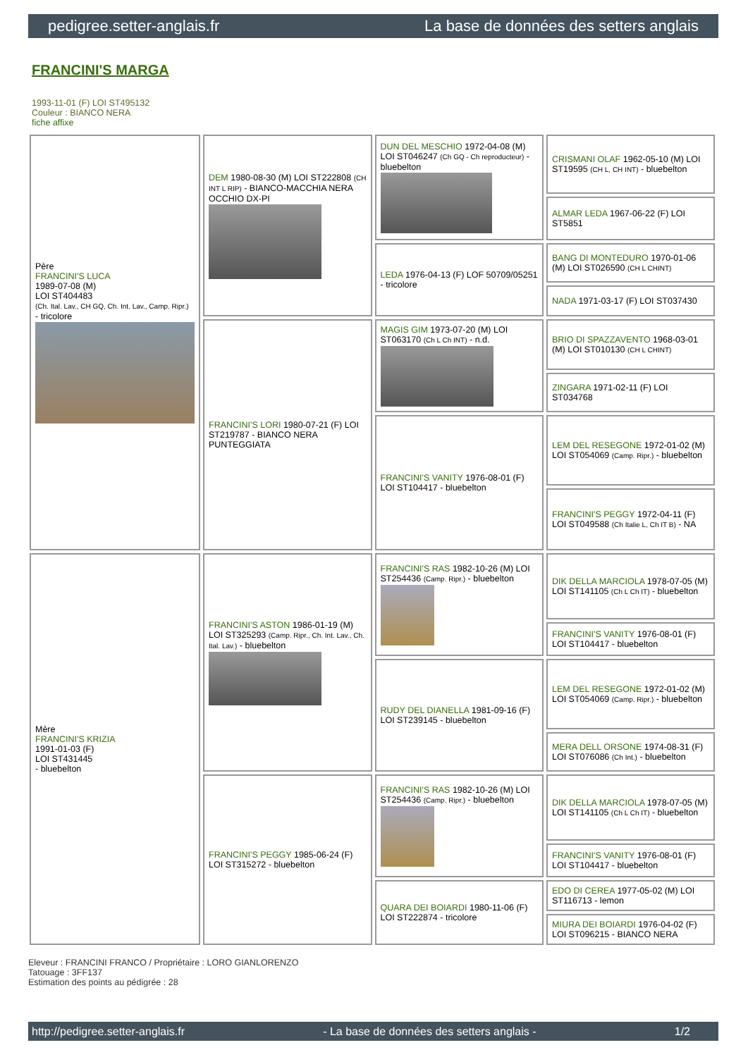pedigree.setter-anglais.fr La base de données des setters anglais
FRANCINI'S MARGA
1993-11-01 (F) LOI ST495132
Couleur : BIANCO NERA
fiche affixe
| Père FRANCINI'S LUCA 1989-07-08 (M) LOI ST404483 (Ch. Ital. Lav., CH GQ, Ch. Int. Lav., Camp. Ripr.) - tricolore | DEM 1980-08-30 (M) LOI ST222808 (CH INT L RIP) - BIANCO-MACCHIA NERA OCCHIO DX-PI | DUN DEL MESCHIO 1972-04-08 (M) LOI ST046247 (Ch GQ - Ch reproducteur) - bluebelton | CRISMANI OLAF 1962-05-10 (M) LOI ST19595 (CH L, CH INT) - bluebelton |
| | | | ALMAR LEDA 1967-06-22 (F) LOI ST5851 |
| | | LEDA 1976-04-13 (F) LOF 50709/05251 - tricolore | BANG DI MONTEDURO 1970-01-06 (M) LOI ST026590 (CH L CHINT) |
| | | | NADA 1971-03-17 (F) LOI ST037430 |
| | FRANCINI'S LORI 1980-07-21 (F) LOI ST219787 - BIANCO NERA PUNTEGGIATA | MAGIS GIM 1973-07-20 (M) LOI ST063170 (Ch L Ch INT) - n.d. | BRIO DI SPAZZAVENTO 1968-03-01 (M) LOI ST010130 (CH L CHINT) |
| | | | ZINGARA 1971-02-11 (F) LOI ST034768 |
| | | FRANCINI'S VANITY 1976-08-01 (F) LOI ST104417 - bluebelton | LEM DEL RESEGONE 1972-01-02 (M) LOI ST054069 (Camp. Ripr.) - bluebelton |
| | | | FRANCINI'S PEGGY 1972-04-11 (F) LOI ST049588 (Ch Italie L, Ch IT B) - NA |
| Mère FRANCINI'S KRIZIA 1991-01-03 (F) LOI ST431445 - bluebelton | FRANCINI'S ASTON 1986-01-19 (M) LOI ST325293 (Camp. Ripr., Ch. Int. Lav., Ch. Ital. Lav.) - bluebelton | FRANCINI'S RAS 1982-10-26 (M) LOI ST254436 (Camp. Ripr.) - bluebelton | DIK DELLA MARCIOLA 1978-07-05 (M) LOI ST141105 (Ch L Ch IT) - bluebelton |
| | | | FRANCINI'S VANITY 1976-08-01 (F) LOI ST104417 - bluebelton |
| | | RUDY DEL DIANELLA 1981-09-16 (F) LOI ST239145 - bluebelton | LEM DEL RESEGONE 1972-01-02 (M) LOI ST054069 (Camp. Ripr.) - bluebelton |
| | | | MERA DELL ORSONE 1974-08-31 (F) LOI ST076086 (Ch Int.) - bluebelton |
| | FRANCINI'S PEGGY 1985-06-24 (F) LOI ST315272 - bluebelton | FRANCINI'S RAS 1982-10-26 (M) LOI ST254436 (Camp. Ripr.) - bluebelton | DIK DELLA MARCIOLA 1978-07-05 (M) LOI ST141105 (Ch L Ch IT) - bluebelton |
| | | | FRANCINI'S VANITY 1976-08-01 (F) LOI ST104417 - bluebelton |
| | | QUARA DEI BOIARDI 1980-11-06 (F) LOI ST222874 - tricolore | EDO DI CEREA 1977-05-02 (M) LOI ST116713 - lemon |
| | | | MIURA DEI BOIARDI 1976-04-02 (F) LOI ST096215 - BIANCO NERA |
Eleveur : FRANCINI FRANCO / Propriétaire : LORO GIANLORENZO
Tatouage : 3FF137
Estimation des points au pédigrée : 28
http://pedigree.setter-anglais.fr - La base de données des setters anglais - 1/2